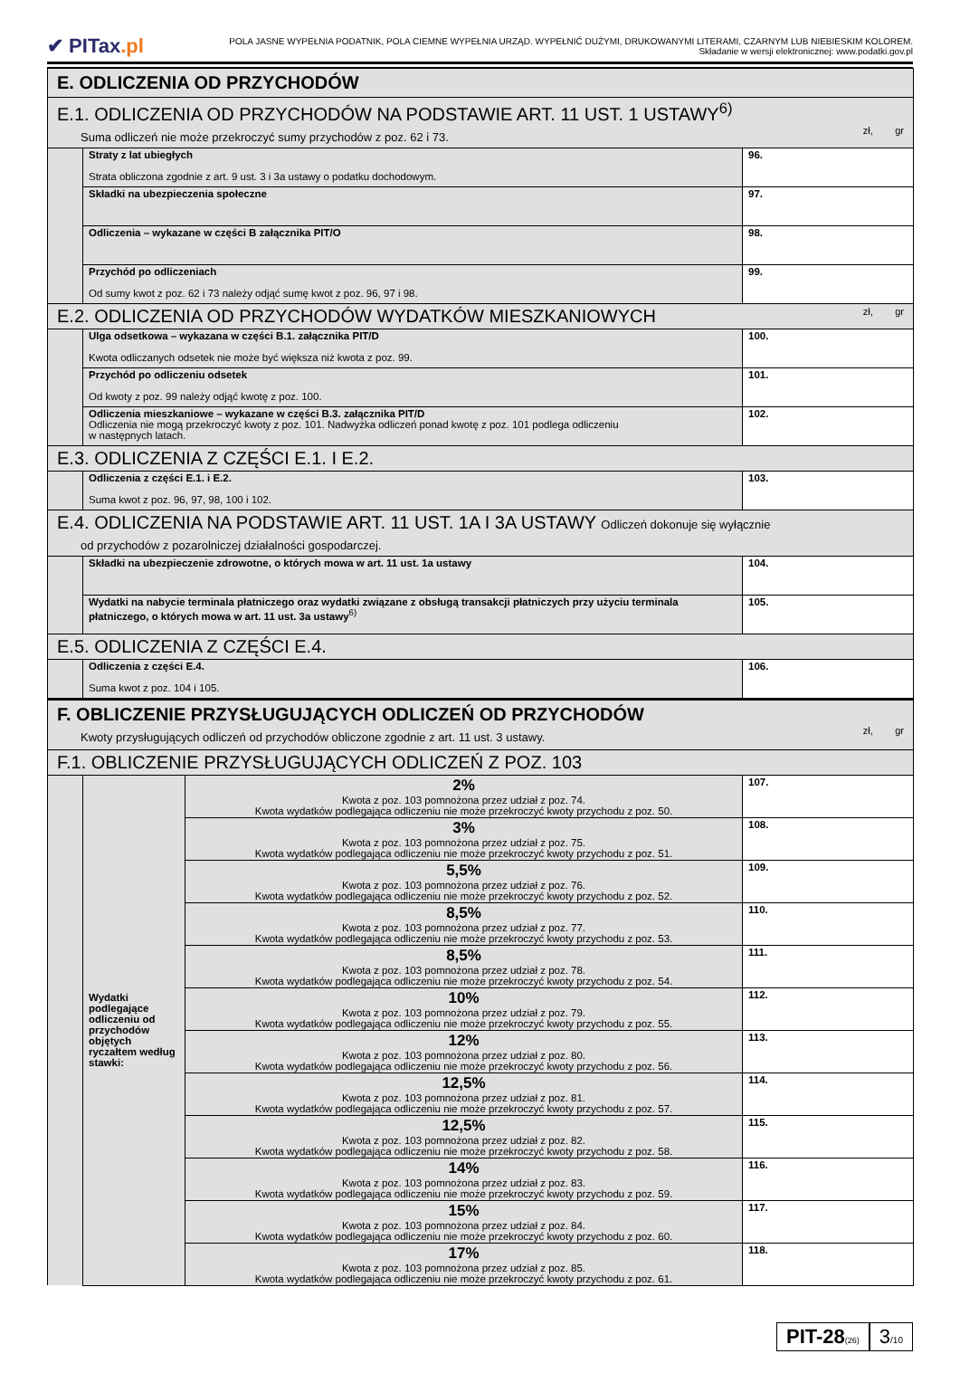✔ PITax.pl
POLA JASNE WYPEŁNIA PODATNIK, POLA CIEMNE WYPEŁNIA URZĄD. WYPEŁNIĆ DUŻYMI, DRUKOWANYMI LITERAMI, CZARNYM LUB NIEBIESKIM KOLOREM.
Składanie w wersji elektronicznej: www.podatki.gov.pl
| E. ODLICZENIA OD PRZYCHODÓW | | | |
| E.1. ODLICZENIA OD PRZYCHODÓW NA PODSTAWIE ART. 11 UST. 1 USTAWY<sup>6)</sup> Suma odliczeń nie może przekroczyć sumy przychodów z poz. 62 i 73. zł, gr | | | |
| | Straty z lat ubiegłych Strata obliczona zgodnie z art. 9 ust. 3 i 3a ustawy o podatku dochodowym. | | 96. |
| | Składki na ubezpieczenia społeczne | | 97. |
| | Odliczenia – wykazane w części B załącznika PIT/O | | 98. |
| | Przychód po odliczeniach Od sumy kwot z poz. 62 i 73 należy odjąć sumę kwot z poz. 96, 97 i 98. | | 99. |
| E.2. ODLICZENIA OD PRZYCHODÓW WYDATKÓW MIESZKANIOWYCH zł, gr | | | |
| | Ulga odsetkowa – wykazana w części B.1. załącznika PIT/D Kwota odliczanych odsetek nie może być większa niż kwota z poz. 99. | | 100. |
| | Przychód po odliczeniu odsetek Od kwoty z poz. 99 należy odjąć kwotę z poz. 100. | | 101. |
| | Odliczenia mieszkaniowe – wykazane w części B.3. załącznika PIT/D Odliczenia nie mogą przekroczyć kwoty z poz. 101. Nadwyżka odliczeń ponad kwotę z poz. 101 podlega odliczeniu w następnych latach. | | 102. |
| E.3. ODLICZENIA Z CZĘŚCI E.1. I E.2. | | | |
| | Odliczenia z części E.1. i E.2. Suma kwot z poz. 96, 97, 98, 100 i 102. | | 103. |
| E.4. ODLICZENIA NA PODSTAWIE ART. 11 UST. 1A I 3A USTAWY Odliczeń dokonuje się wyłącznie od przychodów z pozarolniczej działalności gospodarczej. | | | |
| | Składki na ubezpieczenie zdrowotne, o których mowa w art. 11 ust. 1a ustawy | | 104. |
| | Wydatki na nabycie terminala płatniczego oraz wydatki związane z obsługą transakcji płatniczych przy użyciu terminala płatniczego, o których mowa w art. 11 ust. 3a ustawy<sup>6)</sup> | | 105. |
| E.5. ODLICZENIA Z CZĘŚCI E.4. | | | |
| | Odliczenia z części E.4. Suma kwot z poz. 104 i 105. | | 106. |
| F. OBLICZENIE PRZYSŁUGUJĄCYCH ODLICZEŃ OD PRZYCHODÓW Kwoty przysługujących odliczeń od przychodów obliczone zgodnie z art. 11 ust. 3 ustawy. zł, gr | | | |
| F.1. OBLICZENIE PRZYSŁUGUJĄCYCH ODLICZEŃ Z POZ. 103 | | | |
| | Wydatki podlegające odliczeniu od przychodów objętych ryczałtem według stawki: | 2% Kwota z poz. 103 pomnożona przez udział z poz. 74. Kwota wydatków podlegająca odliczeniu nie może przekroczyć kwoty przychodu z poz. 50. | 107. |
| | | 3% Kwota z poz. 103 pomnożona przez udział z poz. 75. Kwota wydatków podlegająca odliczeniu nie może przekroczyć kwoty przychodu z poz. 51. | 108. |
| | | 5,5% Kwota z poz. 103 pomnożona przez udział z poz. 76. Kwota wydatków podlegająca odliczeniu nie może przekroczyć kwoty przychodu z poz. 52. | 109. |
| | | 8,5% Kwota z poz. 103 pomnożona przez udział z poz. 77. Kwota wydatków podlegająca odliczeniu nie może przekroczyć kwoty przychodu z poz. 53. | 110. |
| | | 8,5% Kwota z poz. 103 pomnożona przez udział z poz. 78. Kwota wydatków podlegająca odliczeniu nie może przekroczyć kwoty przychodu z poz. 54. | 111. |
| | | 10% Kwota z poz. 103 pomnożona przez udział z poz. 79. Kwota wydatków podlegająca odliczeniu nie może przekroczyć kwoty przychodu z poz. 55. | 112. |
| | | 12% Kwota z poz. 103 pomnożona przez udział z poz. 80. Kwota wydatków podlegająca odliczeniu nie może przekroczyć kwoty przychodu z poz. 56. | 113. |
| | | 12,5% Kwota z poz. 103 pomnożona przez udział z poz. 81. Kwota wydatków podlegająca odliczeniu nie może przekroczyć kwoty przychodu z poz. 57. | 114. |
| | | 12,5% Kwota z poz. 103 pomnożona przez udział z poz. 82. Kwota wydatków podlegająca odliczeniu nie może przekroczyć kwoty przychodu z poz. 58. | 115. |
| | | 14% Kwota z poz. 103 pomnożona przez udział z poz. 83. Kwota wydatków podlegająca odliczeniu nie może przekroczyć kwoty przychodu z poz. 59. | 116. |
| | | 15% Kwota z poz. 103 pomnożona przez udział z poz. 84. Kwota wydatków podlegająca odliczeniu nie może przekroczyć kwoty przychodu z poz. 60. | 117. |
| | | 17% Kwota z poz. 103 pomnożona przez udział z poz. 85. Kwota wydatków podlegająca odliczeniu nie może przekroczyć kwoty przychodu z poz. 61. | 118. |
PIT-28(26)
3/10